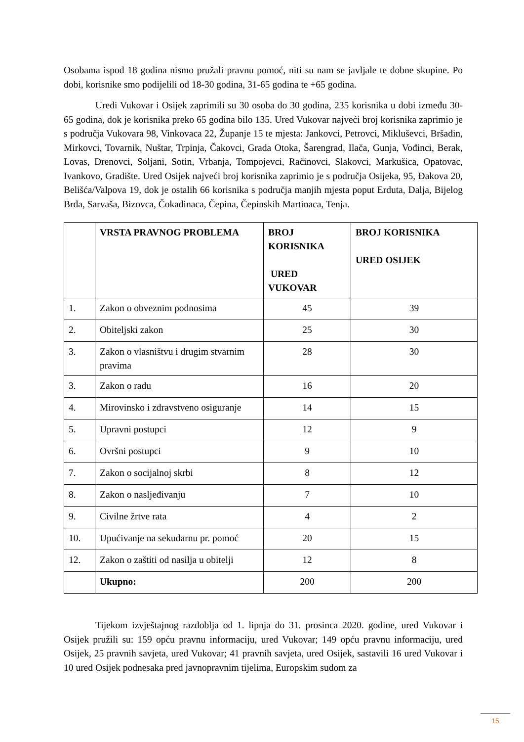Osobama ispod 18 godina nismo pružali pravnu pomoć, niti su nam se javljale te dobne skupine. Po dobi, korisnike smo podijelili od 18-30 godina, 31-65 godina te +65 godina.
Uredi Vukovar i Osijek zaprimili su 30 osoba do 30 godina, 235 korisnika u dobi između 30-65 godina, dok je korisnika preko 65 godina bilo 135. Ured Vukovar najveći broj korisnika zaprimio je s područja Vukovara 98, Vinkovaca 22, Županje 15 te mjesta: Jankovci, Petrovci, Mikluševci, Bršadin, Mirkovci, Tovarnik, Nuštar, Trpinja, Čakovci, Grada Otoka, Šarengrad, Ilača, Gunja, Vođinci, Berak, Lovas, Drenovci, Soljani, Sotin, Vrbanja, Tompojevci, Račinovci, Slakovci, Markušica, Opatovac, Ivankovo, Gradište. Ured Osijek najveći broj korisnika zaprimio je s područja Osijeka, 95, Đakova 20, Belišća/Valpova 19, dok je ostalih 66 korisnika s područja manjih mjesta poput Erduta, Dalja, Bijelog Brda, Sarvaša, Bizovca, Čokadinaca, Čepina, Čepinskih Martinaca, Tenja.
| | VRSTA PRAVNOG PROBLEMA | BROJ KORISNIKA URED VUKOVAR | BROJ KORISNIKA URED OSIJEK |
| --- | --- | --- | --- |
| 1. | Zakon o obveznim podnosima | 45 | 39 |
| 2. | Obiteljski zakon | 25 | 30 |
| 3. | Zakon o vlasništvu i drugim stvarnim pravima | 28 | 30 |
| 3. | Zakon o radu | 16 | 20 |
| 4. | Mirovinsko i zdravstveno osiguranje | 14 | 15 |
| 5. | Upravni postupci | 12 | 9 |
| 6. | Ovršni postupci | 9 | 10 |
| 7. | Zakon o socijalnoj skrbi | 8 | 12 |
| 8. | Zakon o nasljeđivanju | 7 | 10 |
| 9. | Civilne žrtve rata | 4 | 2 |
| 10. | Upućivanje na sekudarnu pr. pomoć | 20 | 15 |
| 12. | Zakon o zaštiti od nasilja u obitelji | 12 | 8 |
| | Ukupno: | 200 | 200 |
Tijekom izvještajnog razdoblja od 1. lipnja do 31. prosinca 2020. godine, ured Vukovar i Osijek pružili su: 159 opću pravnu informaciju, ured Vukovar; 149 opću pravnu informaciju, ured Osijek, 25 pravnih savjeta, ured Vukovar; 41 pravnih savjeta, ured Osijek, sastavili 16 ured Vukovar i 10 ured Osijek podnesaka pred javnopravnim tijelima, Europskim sudom za
15